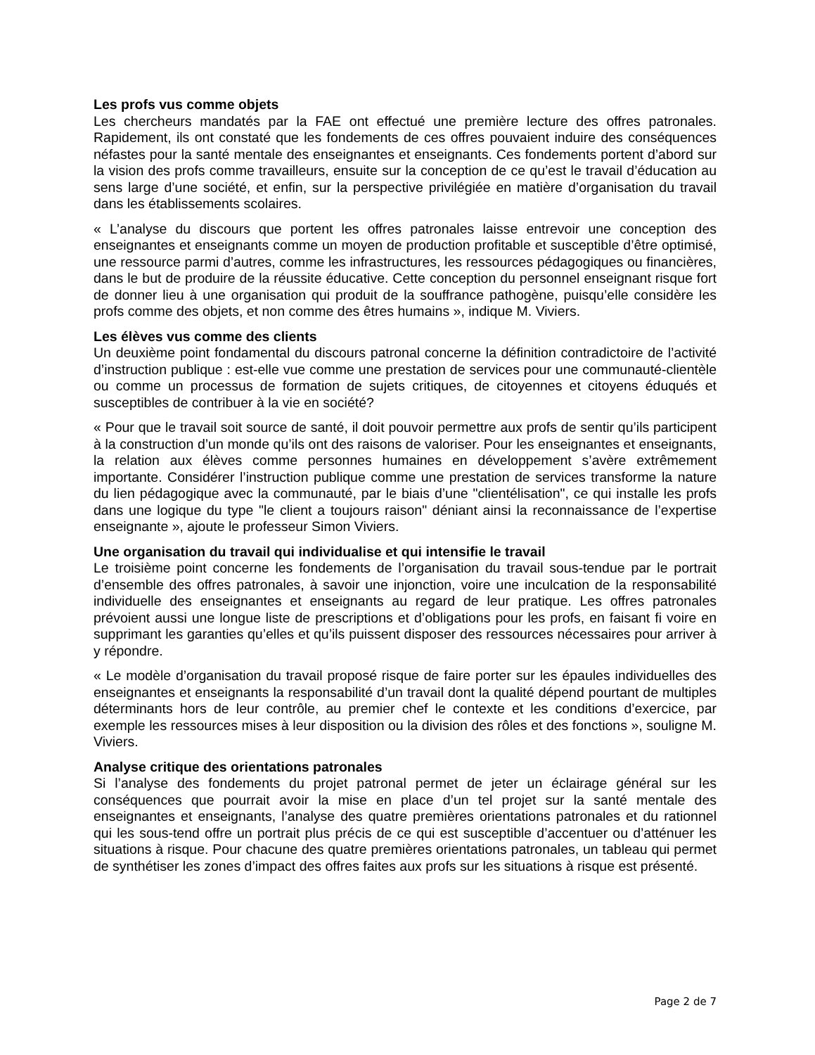Les profs vus comme objets
Les chercheurs mandatés par la FAE ont effectué une première lecture des offres patronales. Rapidement, ils ont constaté que les fondements de ces offres pouvaient induire des conséquences néfastes pour la santé mentale des enseignantes et enseignants. Ces fondements portent d’abord sur la vision des profs comme travailleurs, ensuite sur la conception de ce qu’est le travail d’éducation au sens large d’une société, et enfin, sur la perspective privilégiée en matière d’organisation du travail dans les établissements scolaires.
« L’analyse du discours que portent les offres patronales laisse entrevoir une conception des enseignantes et enseignants comme un moyen de production profitable et susceptible d’être optimisé, une ressource parmi d’autres, comme les infrastructures, les ressources pédagogiques ou financières, dans le but de produire de la réussite éducative. Cette conception du personnel enseignant risque fort de donner lieu à une organisation qui produit de la souffrance pathogène, puisqu’elle considère les profs comme des objets, et non comme des êtres humains », indique M. Viviers.
Les élèves vus comme des clients
Un deuxième point fondamental du discours patronal concerne la définition contradictoire de l’activité d’instruction publique : est-elle vue comme une prestation de services pour une communauté-clientèle ou comme un processus de formation de sujets critiques, de citoyennes et citoyens éduqués et susceptibles de contribuer à la vie en société?
« Pour que le travail soit source de santé, il doit pouvoir permettre aux profs de sentir qu’ils participent à la construction d’un monde qu’ils ont des raisons de valoriser. Pour les enseignantes et enseignants, la relation aux élèves comme personnes humaines en développement s’avère extrêmement importante. Considérer l’instruction publique comme une prestation de services transforme la nature du lien pédagogique avec la communauté, par le biais d’une "clientélisation", ce qui installe les profs dans une logique du type "le client a toujours raison" déniant ainsi la reconnaissance de l’expertise enseignante », ajoute le professeur Simon Viviers.
Une organisation du travail qui individualise et qui intensifie le travail
Le troisième point concerne les fondements de l’organisation du travail sous-tendue par le portrait d’ensemble des offres patronales, à savoir une injonction, voire une inculcation de la responsabilité individuelle des enseignantes et enseignants au regard de leur pratique. Les offres patronales prévoient aussi une longue liste de prescriptions et d’obligations pour les profs, en faisant fi voire en supprimant les garanties qu’elles et qu’ils puissent disposer des ressources nécessaires pour arriver à y répondre.
« Le modèle d’organisation du travail proposé risque de faire porter sur les épaules individuelles des enseignantes et enseignants la responsabilité d’un travail dont la qualité dépend pourtant de multiples déterminants hors de leur contrôle, au premier chef le contexte et les conditions d’exercice, par exemple les ressources mises à leur disposition ou la division des rôles et des fonctions », souligne M. Viviers.
Analyse critique des orientations patronales
Si l’analyse des fondements du projet patronal permet de jeter un éclairage général sur les conséquences que pourrait avoir la mise en place d’un tel projet sur la santé mentale des enseignantes et enseignants, l’analyse des quatre premières orientations patronales et du rationnel qui les sous-tend offre un portrait plus précis de ce qui est susceptible d’accentuer ou d’atténuer les situations à risque. Pour chacune des quatre premières orientations patronales, un tableau qui permet de synthétiser les zones d’impact des offres faites aux profs sur les situations à risque est présenté.
Page 2 de 7